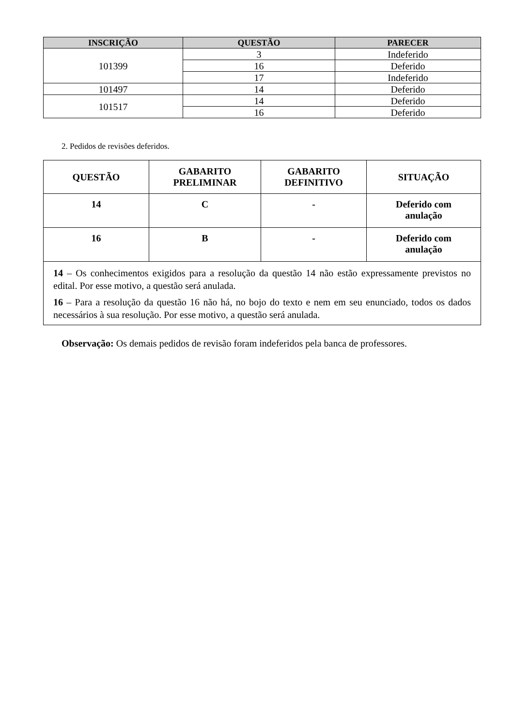| INSCRIÇÃO | QUESTÃO | PARECER |
| --- | --- | --- |
| 101399 | 3 | Indeferido |
| | 16 | Deferido |
| | 17 | Indeferido |
| 101497 | 14 | Deferido |
| 101517 | 14 | Deferido |
| | 16 | Deferido |
2. Pedidos de revisões deferidos.
| QUESTÃO | GABARITO PRELIMINAR | GABARITO DEFINITIVO | SITUAÇÃO |
| --- | --- | --- | --- |
| 14 | C | - | Deferido com anulação |
| 16 | B | - | Deferido com anulação |
| 14 – Os conhecimentos exigidos para a resolução da questão 14 não estão expressamente previstos no edital. Por esse motivo, a questão será anulada. 16 – Para a resolução da questão 16 não há, no bojo do texto e nem em seu enunciado, todos os dados necessários à sua resolução. Por esse motivo, a questão será anulada. | | | |
Observação: Os demais pedidos de revisão foram indeferidos pela banca de professores.